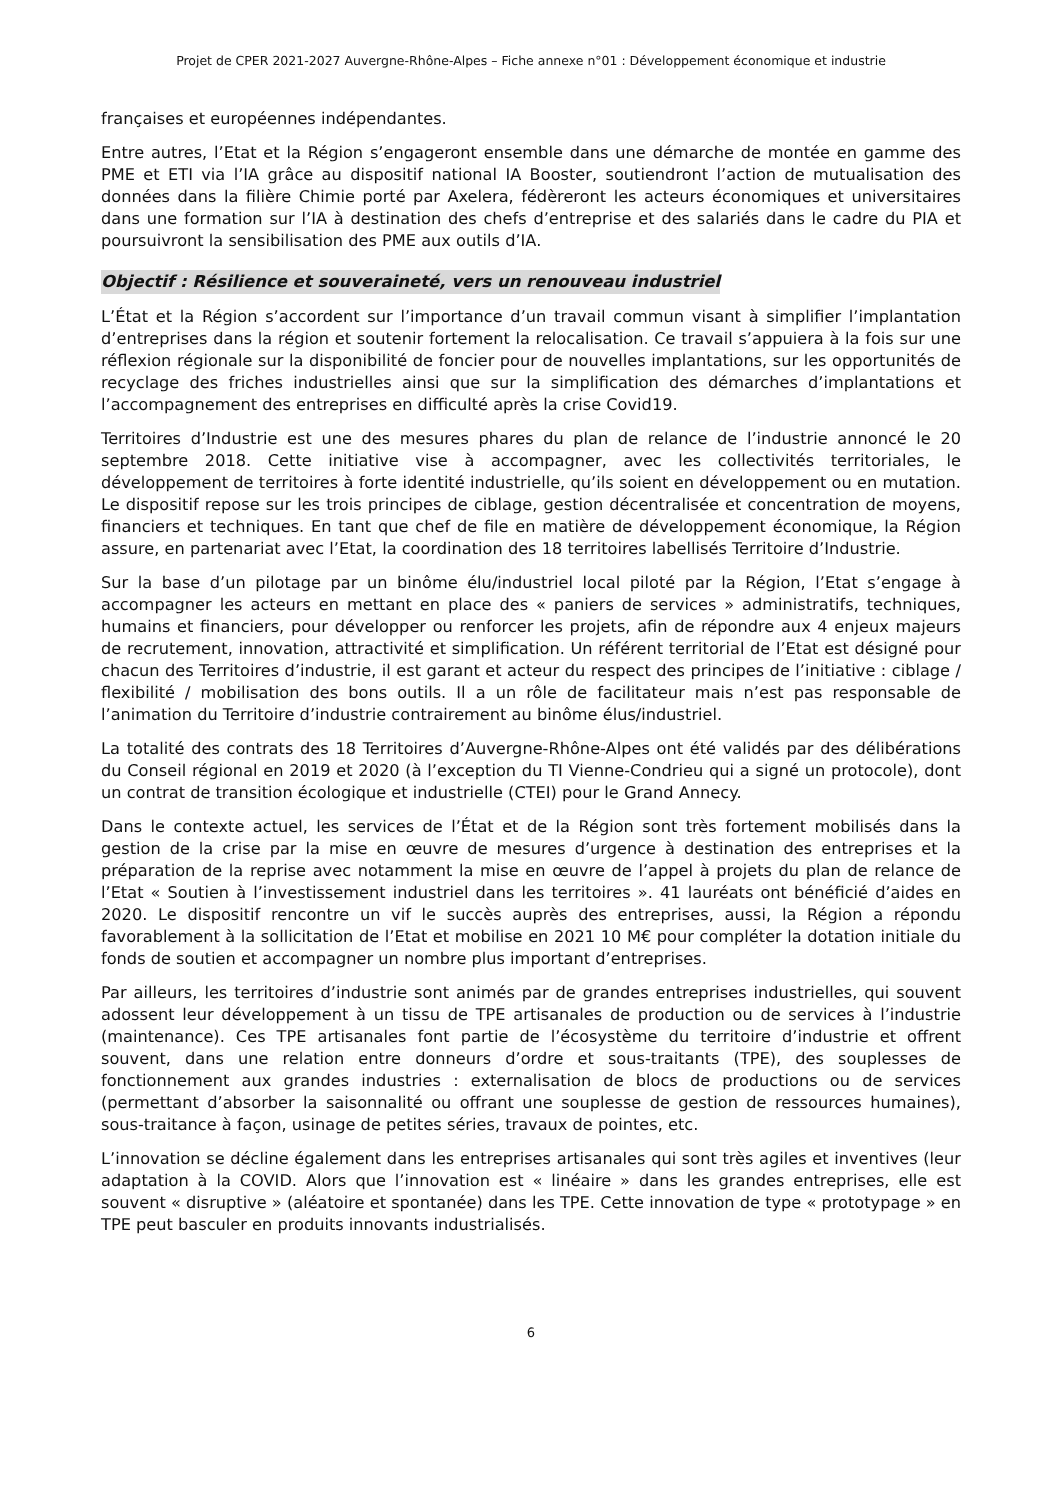Projet de CPER 2021-2027 Auvergne-Rhône-Alpes – Fiche annexe n°01 : Développement économique et industrie
françaises et européennes indépendantes.
Entre autres, l’Etat et la Région s’engageront ensemble dans une démarche de montée en gamme des PME et ETI via l’IA grâce au dispositif national IA Booster, soutiendront l’action de mutualisation des données dans la filière Chimie porté par Axelera, fédèreront les acteurs économiques et universitaires dans une formation sur l’IA à destination des chefs d’entreprise et des salariés dans le cadre du PIA et poursuivront la sensibilisation des PME aux outils d’IA.
Objectif : Résilience et souveraineté, vers un renouveau industriel
L’État et la Région s’accordent sur l’importance d’un travail commun visant à simplifier l’implantation d’entreprises dans la région et soutenir fortement la relocalisation. Ce travail s’appuiera à la fois sur une réflexion régionale sur la disponibilité de foncier pour de nouvelles implantations, sur les opportunités de recyclage des friches industrielles ainsi que sur la simplification des démarches d’implantations et l’accompagnement des entreprises en difficulté après la crise Covid19.
Territoires d’Industrie est une des mesures phares du plan de relance de l’industrie annoncé le 20 septembre 2018. Cette initiative vise à accompagner, avec les collectivités territoriales, le développement de territoires à forte identité industrielle, qu’ils soient en développement ou en mutation. Le dispositif repose sur les trois principes de ciblage, gestion décentralisée et concentration de moyens, financiers et techniques. En tant que chef de file en matière de développement économique, la Région assure, en partenariat avec l’Etat, la coordination des 18 territoires labellisés Territoire d’Industrie.
Sur la base d’un pilotage par un binôme élu/industriel local piloté par la Région, l’Etat s’engage à accompagner les acteurs en mettant en place des « paniers de services » administratifs, techniques, humains et financiers, pour développer ou renforcer les projets, afin de répondre aux 4 enjeux majeurs de recrutement, innovation, attractivité et simplification. Un référent territorial de l’Etat est désigné pour chacun des Territoires d’industrie, il est garant et acteur du respect des principes de l’initiative : ciblage / flexibilité / mobilisation des bons outils. Il a un rôle de facilitateur mais n’est pas responsable de l’animation du Territoire d’industrie contrairement au binôme élus/industriel.
La totalité des contrats des 18 Territoires d’Auvergne-Rhône-Alpes ont été validés par des délibérations du Conseil régional en 2019 et 2020 (à l’exception du TI Vienne-Condrieu qui a signé un protocole), dont un contrat de transition écologique et industrielle (CTEI) pour le Grand Annecy.
Dans le contexte actuel, les services de l’État et de la Région sont très fortement mobilisés dans la gestion de la crise par la mise en œuvre de mesures d’urgence à destination des entreprises et la préparation de la reprise avec notamment la mise en œuvre de l’appel à projets du plan de relance de l’Etat « Soutien à l’investissement industriel dans les territoires ». 41 lauréats ont bénéficié d’aides en 2020. Le dispositif rencontre un vif le succès auprès des entreprises, aussi, la Région a répondu favorablement à la sollicitation de l’Etat et mobilise en 2021 10 M€ pour compléter la dotation initiale du fonds de soutien et accompagner un nombre plus important d’entreprises.
Par ailleurs, les territoires d’industrie sont animés par de grandes entreprises industrielles, qui souvent adossent leur développement à un tissu de TPE artisanales de production ou de services à l’industrie (maintenance). Ces TPE artisanales font partie de l’écosystème du territoire d’industrie et offrent souvent, dans une relation entre donneurs d’ordre et sous-traitants (TPE), des souplesses de fonctionnement aux grandes industries : externalisation de blocs de productions ou de services (permettant d’absorber la saisonnalité ou offrant une souplesse de gestion de ressources humaines), sous-traitance à façon, usinage de petites séries, travaux de pointes, etc.
L’innovation se décline également dans les entreprises artisanales qui sont très agiles et inventives (leur adaptation à la COVID. Alors que l’innovation est « linéaire » dans les grandes entreprises, elle est souvent « disruptive » (aléatoire et spontanée) dans les TPE. Cette innovation de type « prototypage » en TPE peut basculer en produits innovants industrialisés.
6